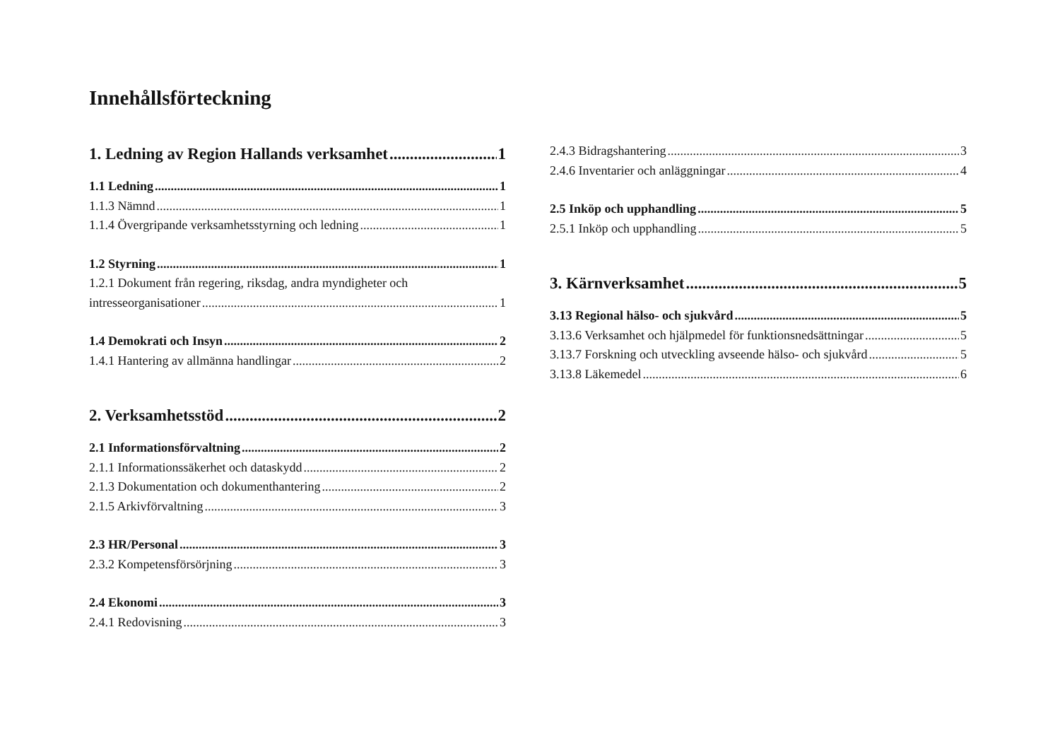Innehållsförteckning
1. Ledning av Region Hallands verksamhet 1
1.1 Ledning 1
1.1.3 Nämnd 1
1.1.4 Övergripande verksamhetsstyrning och ledning 1
1.2 Styrning 1
1.2.1 Dokument från regering, riksdag, andra myndigheter och
intresseorganisationer 1
1.4 Demokrati och Insyn 2
1.4.1 Hantering av allmänna handlingar 2
2. Verksamhetsstöd 2
2.1 Informationsförvaltning 2
2.1.1 Informationssäkerhet och dataskydd 2
2.1.3 Dokumentation och dokumenthantering 2
2.1.5 Arkivförvaltning 3
2.3 HR/Personal 3
2.3.2 Kompetensförsörjning 3
2.4 Ekonomi 3
2.4.1 Redovisning 3
2.4.3 Bidragshantering 3
2.4.6 Inventarier och anläggningar 4
2.5 Inköp och upphandling 5
2.5.1 Inköp och upphandling 5
3. Kärnverksamhet 5
3.13 Regional hälso- och sjukvård 5
3.13.6 Verksamhet och hjälpmedel för funktionsnedsättningar 5
3.13.7 Forskning och utveckling avseende hälso- och sjukvård 5
3.13.8 Läkemedel 6